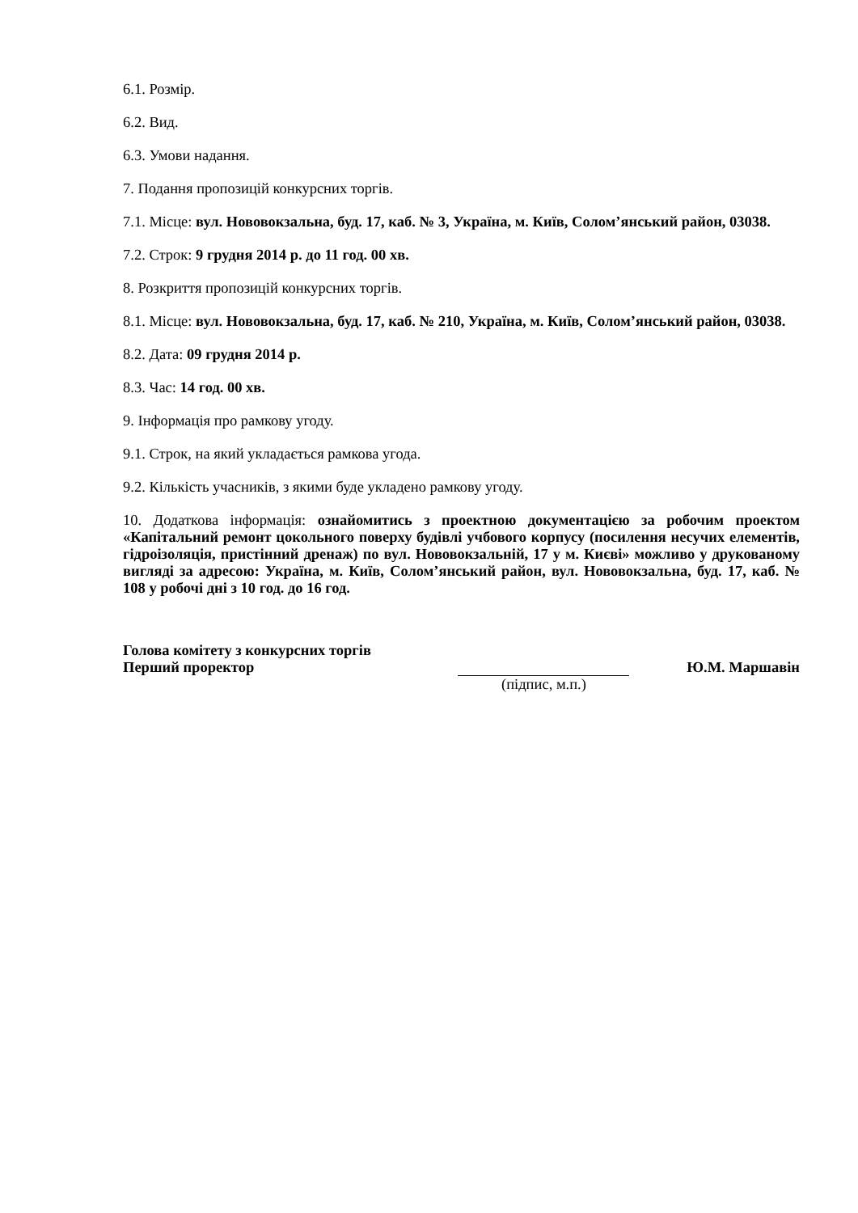6.1. Розмір.
6.2. Вид.
6.3. Умови надання.
7. Подання пропозицій конкурсних торгів.
7.1. Місце: вул. Нововокзальна, буд. 17, каб. № 3, Україна, м. Київ, Солом’янський район, 03038.
7.2. Строк: 9 грудня 2014 р. до 11 год. 00 хв.
8. Розкриття пропозицій конкурсних торгів.
8.1. Місце: вул. Нововокзальна, буд. 17, каб. № 210, Україна, м. Київ, Солом’янський район, 03038.
8.2. Дата: 09 грудня 2014 р.
8.3. Час: 14 год. 00 хв.
9. Інформація про рамкову угоду.
9.1. Строк, на який укладається рамкова угода.
9.2. Кількість учасників, з якими буде укладено рамкову угоду.
10. Додаткова інформація: ознайомитись з проектною документацією за робочим проектом «Капітальний ремонт цокольного поверху будівлі учбового корпусу (посилення несучих елементів, гідроізоляція, пристінний дренаж) по вул. Нововокзальній, 17 у м. Києві» можливо у друкованому вигляді за адресою: Україна, м. Київ, Солом’янський район, вул. Нововокзальна, буд. 17, каб. № 108 у робочі дні з 10 год. до 16 год.
Голова комітету з конкурсних торгів
Перший проректор Ю.М. Маршавін
(підпис, м.п.)